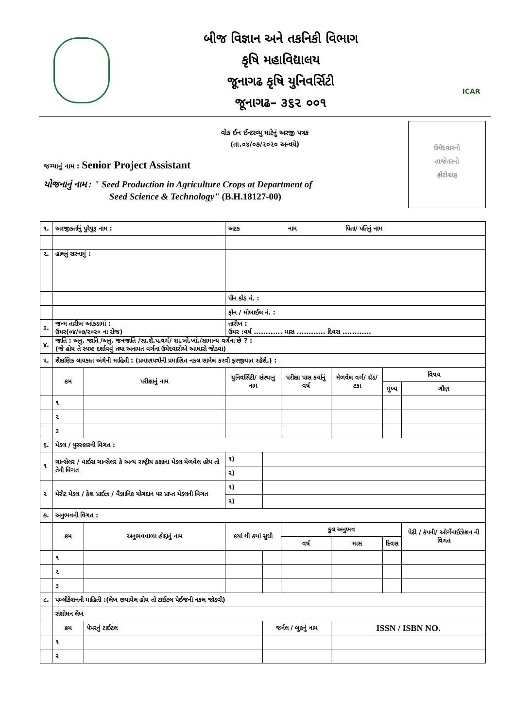બીજ વિજ્ઞાન અને તકનિકી વિભાગ
કૃષિ મહાવિદ્યાલય
જૂનાગઢ કૃષિ યુનિવર્સિટી
જૂનાગઢ– ૩૬૨ ૦૦૧
ICAR
ઉમેદવારનો
તાજેતરનો
ફોટોગ્રાફ
વોક ઈન ઈન્ટરવ્યુ માટેનું અરજી પત્રક
(તા.૦૪/૦૭/૨૦૨૦ અન્વયે)
જગ્યાનું નામ : Senior Project Assistant
યોજનાનું નામ : " Seed Production in Agriculture Crops at Department of
Seed Science & Technology" (B.H.18127-00)
| ૧. | અરજીકર્તાનું પુરેપુરૂ નામ : | | અટક નામ પિતા/ પતિનું નામ | | | | | | |
| ૨. | હાલનું સરનામું : | | | | | | | | |
| | | | પીન કોડ નં. : | | | | | | |
| | | | ફોન / મોબાઈલ નં. : | | | | | | |
| ૩. | જન્મ તારીખ આંકડામાં : ઉમર(૦૪/૦૭/૨૦૨૦ ના રોજ) | | તારીખ : ઉમર :વર્ષ ............ માસ ............ દિવસ ............ | | | | | | |
| ૪. | જાતિ : અનુ. જાતિ /અનુ. જનજાતિ /સા.શૈ.પ.વર્ગ/ શા.ખો.ખાં./સામાન્ય વર્ગના છે ? : (જે હોય તે સ્પષ્ટ દર્શાવવું તથા અનામત વર્ગના ઉમેદવારોએ આધારો જોડવા) | | | | | | | | |
| ૫. | શૈક્ષણિક લાયકાત અંગેની માહિતી : (પ્રમાણપત્રોની પ્રમાણિત નકલ સામેલ કરવી ફરજીયાત રહેશે.) : | | | | | | | | |
| | ક્રમ | પરીક્ષાનું નામ | યુનિવર્સિટી/ સંસ્થાનુ નામ | | પરીક્ષા પાસ કર્યાનું વર્ષ | મેળવેલ વર્ગ/ ગ્રેડ/ ટકા | વિષય | | |
| | | | | | | | મુખ્ય | | ગૌણ |
| | ૧ | | | | | | | | |
| | ૨ | | | | | | | | |
| | ૩ | | | | | | | | |
| ૬. | મેડલ / પુરસ્કારની વિગત : | | | | | | | | |
| ૧ | ચાન્સેલર / વાઈસ ચાન્સેલર કે અન્ય રાષ્ટ્રીય કક્ષાના મેડલ મેળવેલ હોય તો તેની વિગત | | ૧) | | | | | | |
| | | | ૨) | | | | | | |
| ૨ | મેરીટ મેડલ / કેશ પ્રાઈઝ / વૈજ્ઞાનિક યોગદાન પર પ્રાપ્ત મેડલની વિગત | | ૧) | | | | | | |
| | | | ૨) | | | | | | |
| ૭. | અનુભવની વિગત : | | | | | | | | |
| | ક્રમ | અનુભવવાળા હોદ્દાનું નામ | કયાં થી કયાં સુધી | | કુલ અનુભવ | | | પેઢી / કંપની/ ઓર્ગેનાઈઝેશન ની વિગત | |
| | | | | | વર્ષ | માસ | દિવસ | | |
| | ૧ | | | | | | | | |
| | ૨ | | | | | | | | |
| | ૩ | | | | | | | | |
| ૮. | પબ્લીકેશનની માહિતી :(લેખ છપાયેલ હોય તો ટાઈટલ પેઈજની નકલ જોડવી) | | | | | | | | |
| | સંશોધન લેખ | | | | | | | | |
| | ક્રમ | પેપરનું ટાઈટલ | | જર્નલ / બુકનું નામ | | ISSN / ISBN NO. | | | |
| | ૧ | | | | | | | | |
| | ૨ | | | | | | | | |